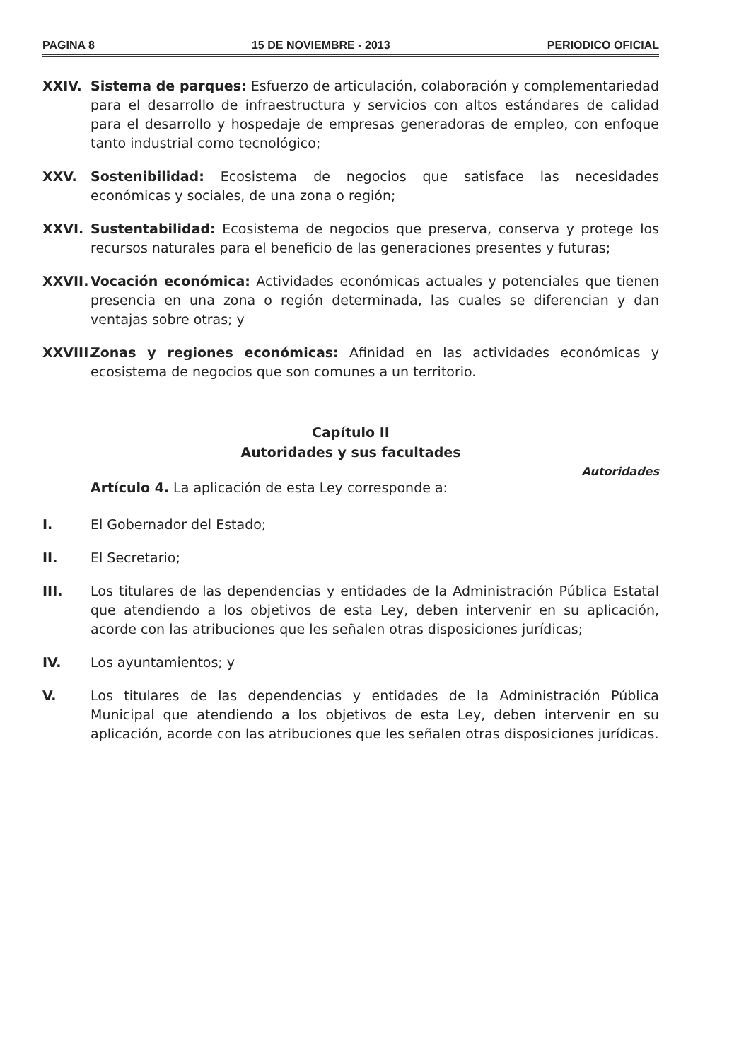PAGINA 8 15 DE NOVIEMBRE - 2013 PERIODICO OFICIAL
XXIV. Sistema de parques: Esfuerzo de articulación, colaboración y complementariedad para el desarrollo de infraestructura y servicios con altos estándares de calidad para el desarrollo y hospedaje de empresas generadoras de empleo, con enfoque tanto industrial como tecnológico;
XXV. Sostenibilidad: Ecosistema de negocios que satisface las necesidades económicas y sociales, de una zona o región;
XXVI. Sustentabilidad: Ecosistema de negocios que preserva, conserva y protege los recursos naturales para el beneficio de las generaciones presentes y futuras;
XXVII.
Vocación económica: Actividades económicas actuales y potenciales que tienen presencia en una zona o región determinada, las cuales se diferencian y dan ventajas sobre otras; y
XXVIII.
Zonas y regiones económicas: Afinidad en las actividades económicas y ecosistema de negocios que son comunes a un territorio.
Capítulo II
Autoridades y sus facultades
Autoridades
Artículo 4. La aplicación de esta Ley corresponde a:
I. El Gobernador del Estado;
II. El Secretario;
III. Los titulares de las dependencias y entidades de la Administración Pública Estatal que atendiendo a los objetivos de esta Ley, deben intervenir en su aplicación, acorde con las atribuciones que les señalen otras disposiciones jurídicas;
IV. Los ayuntamientos; y
V. Los titulares de las dependencias y entidades de la Administración Pública Municipal que atendiendo a los objetivos de esta Ley, deben intervenir en su aplicación, acorde con las atribuciones que les señalen otras disposiciones jurídicas.